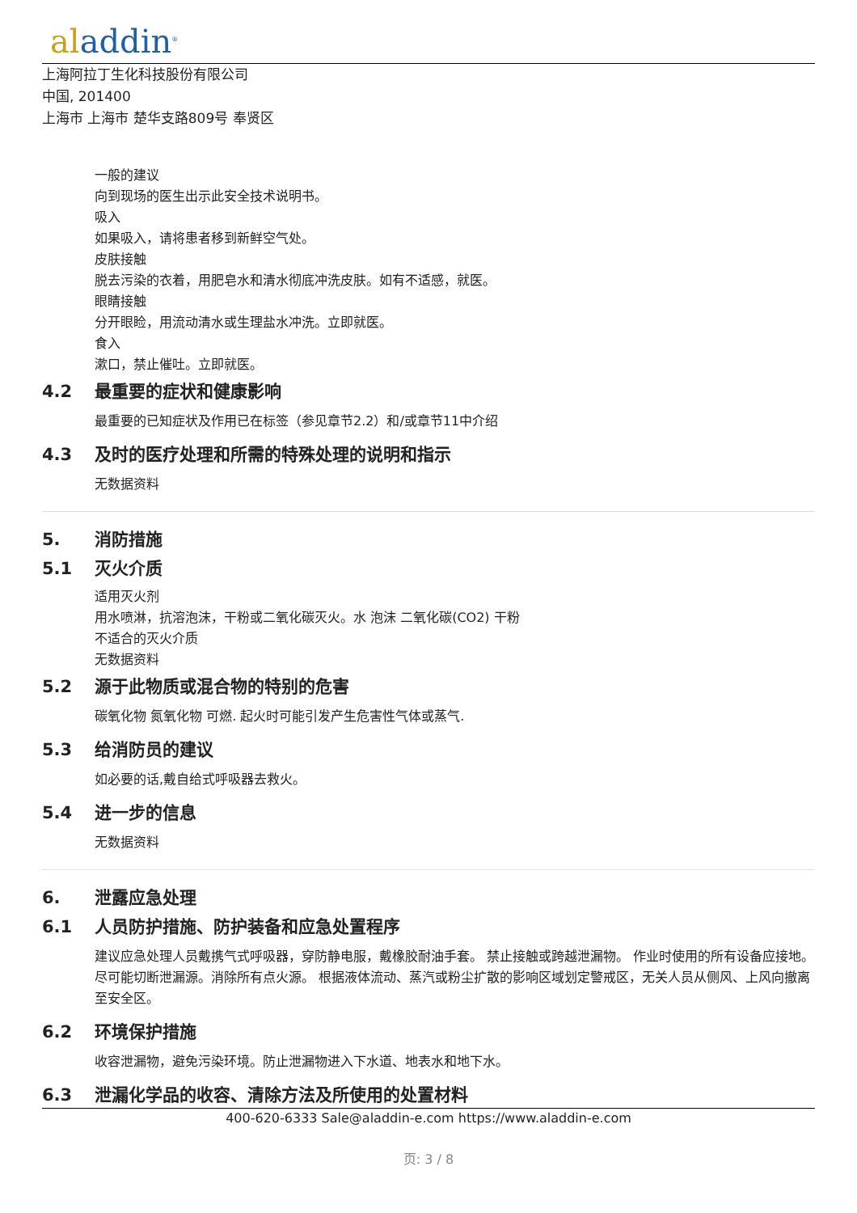aladdin<sup>®</sup>
上海阿拉丁生化科技股份有限公司
中国, 201400
上海市 上海市 楚华支路809号 奉贤区
一般的建议
向到现场的医生出示此安全技术说明书。
吸入
如果吸入，请将患者移到新鲜空气处。
皮肤接触
脱去污染的衣着，用肥皂水和清水彻底冲洗皮肤。如有不适感，就医。
眼睛接触
分开眼睑，用流动清水或生理盐水冲洗。立即就医。
食入
漱口，禁止催吐。立即就医。
4.2 最重要的症状和健康影响
最重要的已知症状及作用已在标签（参见章节2.2）和/或章节11中介绍
4.3 及时的医疗处理和所需的特殊处理的说明和指示
无数据资料
5. 消防措施
5.1 灭火介质
适用灭火剂
用水喷淋，抗溶泡沫，干粉或二氧化碳灭火。水 泡沫 二氧化碳(CO2) 干粉
不适合的灭火介质
无数据资料
5.2 源于此物质或混合物的特别的危害
碳氧化物 氮氧化物 可燃. 起火时可能引发产生危害性气体或蒸气.
5.3 给消防员的建议
如必要的话,戴自给式呼吸器去救火。
5.4 进一步的信息
无数据资料
6. 泄露应急处理
6.1 人员防护措施、防护装备和应急处置程序
建议应急处理人员戴携气式呼吸器，穿防静电服，戴橡胶耐油手套。 禁止接触或跨越泄漏物。 作业时使用的所有设备应接地。 尽可能切断泄漏源。消除所有点火源。 根据液体流动、蒸汽或粉尘扩散的影响区域划定警戒区，无关人员从侧风、上风向撤离至安全区。
6.2 环境保护措施
收容泄漏物，避免污染环境。防止泄漏物进入下水道、地表水和地下水。
6.3 泄漏化学品的收容、清除方法及所使用的处置材料
400-620-6333 Sale@aladdin-e.com https://www.aladdin-e.com
页: 3 / 8